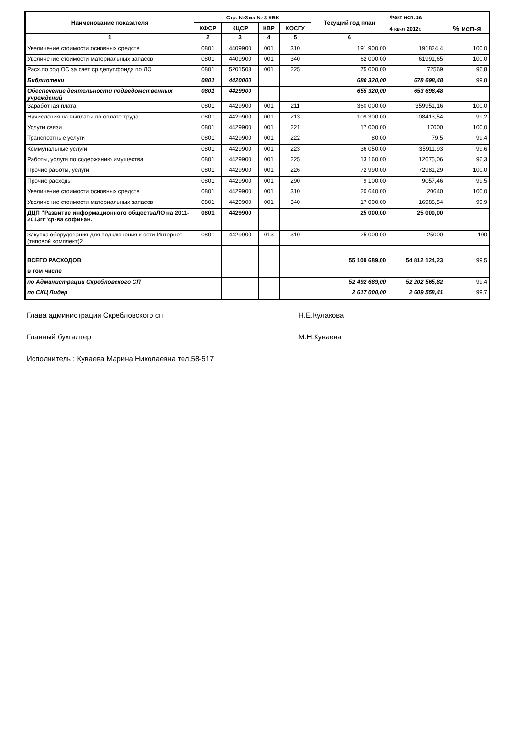| Наименование показателя | Стр. №3 из № 3 КБК | | | | Текущий год план | Факт исп. за 4 кв-л 2012г. | % исп-я |
| --- | --- | --- | --- | --- | --- | --- | --- |
| | КФСР | КЦСР | КВР | КОСГУ | | | |
| 1 | 2 | 3 | 4 | 5 | 6 | | |
| Увеличение стоимости основных средств | 0801 | 4409900 | 001 | 310 | 191 900,00 | 191824,4 | 100,0 |
| Увеличение стоимости материальных запасов | 0801 | 4409900 | 001 | 340 | 62 000,00 | 61991,65 | 100,0 |
| Расх.по сод.ОС за счет ср.депут.фонда по ЛО | 0801 | 5201503 | 001 | 225 | 75 000,00 | 72569 | 96,8 |
| Библиотеки | 0801 | 4420000 | | | 680 320,00 | 678 698,48 | 99,8 |
| Обеспечение деятельности подведомственных учреждений | 0801 | 4429900 | | | 655 320,00 | 653 698,48 | |
| Заработная плата | 0801 | 4429900 | 001 | 211 | 360 000,00 | 359951,16 | 100,0 |
| Начисления на выплаты по оплате труда | 0801 | 4429900 | 001 | 213 | 109 300,00 | 108413,54 | 99,2 |
| Услуги связи | 0801 | 4429900 | 001 | 221 | 17 000,00 | 17000 | 100,0 |
| Транспортные услуги | 0801 | 4429900 | 001 | 222 | 80,00 | 79,5 | 99,4 |
| Коммунальные услуги | 0801 | 4429900 | 001 | 223 | 36 050,00 | 35911,93 | 99,6 |
| Работы, услуги по содержанию имущества | 0801 | 4429900 | 001 | 225 | 13 160,00 | 12675,06 | 96,3 |
| Прочие работы, услуги | 0801 | 4429900 | 001 | 226 | 72 990,00 | 72981,29 | 100,0 |
| Прочие расходы | 0801 | 4429900 | 001 | 290 | 9 100,00 | 9057,46 | 99,5 |
| Увеличение стоимости основных средств | 0801 | 4429900 | 001 | 310 | 20 640,00 | 20640 | 100,0 |
| Увеличение стоимости материальных запасов | 0801 | 4429900 | 001 | 340 | 17 000,00 | 16988,54 | 99,9 |
| ДЦП "Развитие информационного обществаЛО на 2011-2013гг"ср-ва софинан. | 0801 | 4429900 | | | 25 000,00 | 25 000,00 | |
| Закупка оборудования для подключения к сети Интернет (типовой комплект)2 | 0801 | 4429900 | 013 | 310 | 25 000,00 | 25000 | 100 |
| ВСЕГО РАСХОДОВ | | | | | 55 109 689,00 | 54 812 124,23 | 99,5 |
| в том числе | | | | | | | |
| по Администрации Скребловского СП | | | | | 52 492 689,00 | 52 202 565,82 | 99,4 |
| по СКЦ Лидер | | | | | 2 617 000,00 | 2 609 558,41 | 99,7 |
Глава администрации Скребловского сп Н.Е.Кулакова
Главный бухгалтер М.Н.Куваева
Исполнитель : Куваева Марина Николаевна тел.58-517